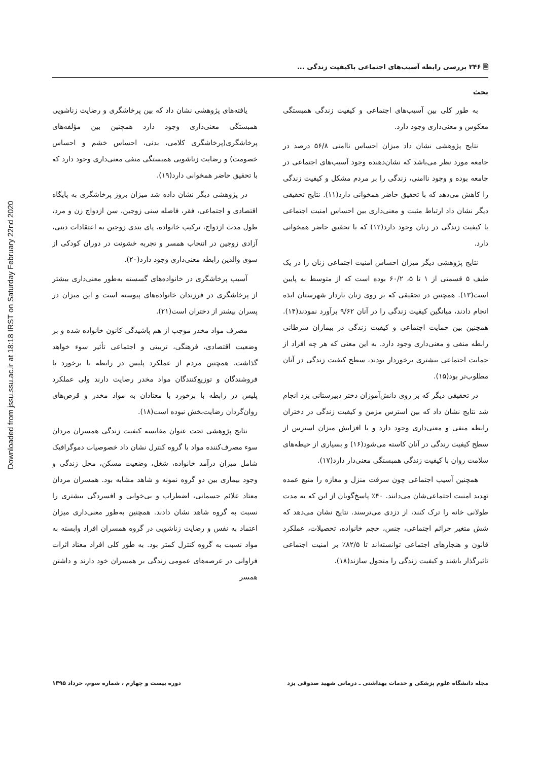Downloaded from jssu.ssu.ac.ir at 18:18 IRST on Saturday February 22nd 2020
🗎 ۲۴۶ بررسی رابطه آسیب‌های اجتماعی باکیفیت زندگی ...
بحث
به طور کلی بین آسیب‌های اجتماعی و کیفیت زندگی همبستگی معکوس و معنی‌داری وجود دارد.
نتایج پژوهشی نشان داد میزان احساس ناامنی ۵۶/۸ درصد در جامعه مورد نظر می‌باشد که نشان‌دهنده وجود آسیب‌های اجتماعی در جامعه بوده و وجود ناامنی، زندگی را بر مردم مشکل و کیفیت زندگی را کاهش می‌دهد که با تحقیق حاضر همخوانی دارد(۱۱). نتایج تحقیقی دیگر نشان داد ارتباط مثبت و معنی‌داری بین احساس امنیت اجتماعی با کیفیت زندگی در زنان وجود دارد(۱۲) که با تحقیق حاضر همخوانی دارد.
نتایج پژوهشی دیگر میزان احساس امنیت اجتماعی زنان را در یک طیف ۵ قسمتی از ۱ تا ۵، ۶۰/۲ بوده است که از متوسط به پایین است(۱۳). همچنین در تحقیقی که بر روی زنان باردار شهرستان ایذه انجام دادند، میانگین کیفیت زندگی را در آنان ۹/۶۲ برآورد نمودند(۱۴). همچنین بین حمایت اجتماعی و کیفیت زندگی در بیماران سرطانی رابطه منفی و معنی‌داری وجود دارد. به این معنی که هر چه افراد از حمایت اجتماعی بیشتری برخوردار بودند، سطح کیفیت زندگی در آنان مطلوب‌تر بود(۱۵).
در تحقیقی دیگر که بر روی دانش‌آموزان دختر دبیرستانی یزد انجام شد نتایج نشان داد که بین استرس مزمن و کیفیت زندگی در دختران رابطه منفی و معنی‌داری وجود دارد و با افزایش میزان استرس از سطح کیفیت زندگی در آنان کاسته می‌شود(۱۶) و بسیاری از حیطه‌های سلامت روان با کیفیت زندگی همبستگی معنی‌دار دارد(۱۷).
همچنین آسیب اجتماعی چون سرقت منزل و مغازه را منبع عمده تهدید امنیت اجتماعی‌شان می‌دانند. ۴۰٪ پاسخ‌گویان از این که به مدت طولانی خانه را ترک کنند، از دزدی می‌ترسند. نتایج نشان می‌دهد که شش متغیر جرائم اجتماعی، جنس، حجم خانواده، تحصیلات، عملکرد قانون و هنجارهای اجتماعی توانسته‌اند تا ۸۲/۵٪ بر امنیت اجتماعی تاثیرگذار باشند و کیفیت زندگی را متحول سازند(۱۸).
یافته‌های پژوهشی نشان داد که بین پرخاشگری و رضایت زناشویی همبستگی معنی‌داری وجود دارد همچنین بین مؤلفه‌های پرخاشگری(پرخاشگری کلامی، بدنی، احساس خشم و احساس خصومت) و رضایت زناشویی همبستگی منفی معنی‌داری وجود دارد که با تحقیق حاضر همخوانی دارد(۱۹).
در پژوهشی دیگر نشان داده شد میزان بروز پرخاشگری به پایگاه اقتصادی و اجتماعی، فقر، فاصله سنی زوجین، سن ازدواج زن و مرد، طول مدت ازدواج، ترکیب خانواده، پای بندی زوجین به اعتقادات دینی، آزادی زوجین در انتخاب همسر و تجربه خشونت در دوران کودکی از سوی والدین رابطه معنی‌داری وجود دارد(۲۰).
آسیب پرخاشگری در خانواده‌های گسسته به‌طور معنی‌داری بیشتر از پرخاشگری در فرزندان خانواده‌های پیوسته است و این میزان در پسران بیشتر از دختران است(۲۱).
مصرف مواد مخدر موجب از هم پاشیدگی کانون خانواده شده و بر وضعیت اقتصادی، فرهنگی، تربیتی و اجتماعی تأثیر سوء خواهد گذاشت. همچنین مردم از عملکرد پلیس در رابطه با برخورد با فروشندگان و توزیع‌کنندگان مواد مخدر رضایت دارند ولی عملکرد پلیس در رابطه با برخورد با معتادان به مواد مخدر و قرص‌های روان‌گردان رضایت‌بخش نبوده است(۱۸).
نتایج پژوهشی تحت عنوان مقایسه کیفیت زندگی همسران مردان سوء مصرف‌کننده مواد با گروه کنترل نشان داد خصوصیات دموگرافیک شامل میزان درآمد خانواده، شغل، وضعیت مسکن، محل زندگی و وجود بیماری بین دو گروه نمونه و شاهد مشابه بود. همسران مردان معتاد علائم جسمانی، اضطراب و بی‌خوابی و افسردگی بیشتری را نسبت به گروه شاهد نشان دادند. همچنین به‌طور معنی‌داری میزان اعتماد به نفس و رضایت زناشویی در گروه همسران افراد وابسته به مواد نسبت به گروه کنترل کمتر بود. به طور کلی افراد معتاد اثرات فراوانی در عرصه‌های عمومی زندگی بر همسران خود دارند و داشتن همسر
مجله دانشگاه علوم پزشکی و خدمات بهداشتی ـ درمانی شهید صدوقی یزد دوره بیست و چهارم ، شماره سوم، خرداد ۱۳۹۵